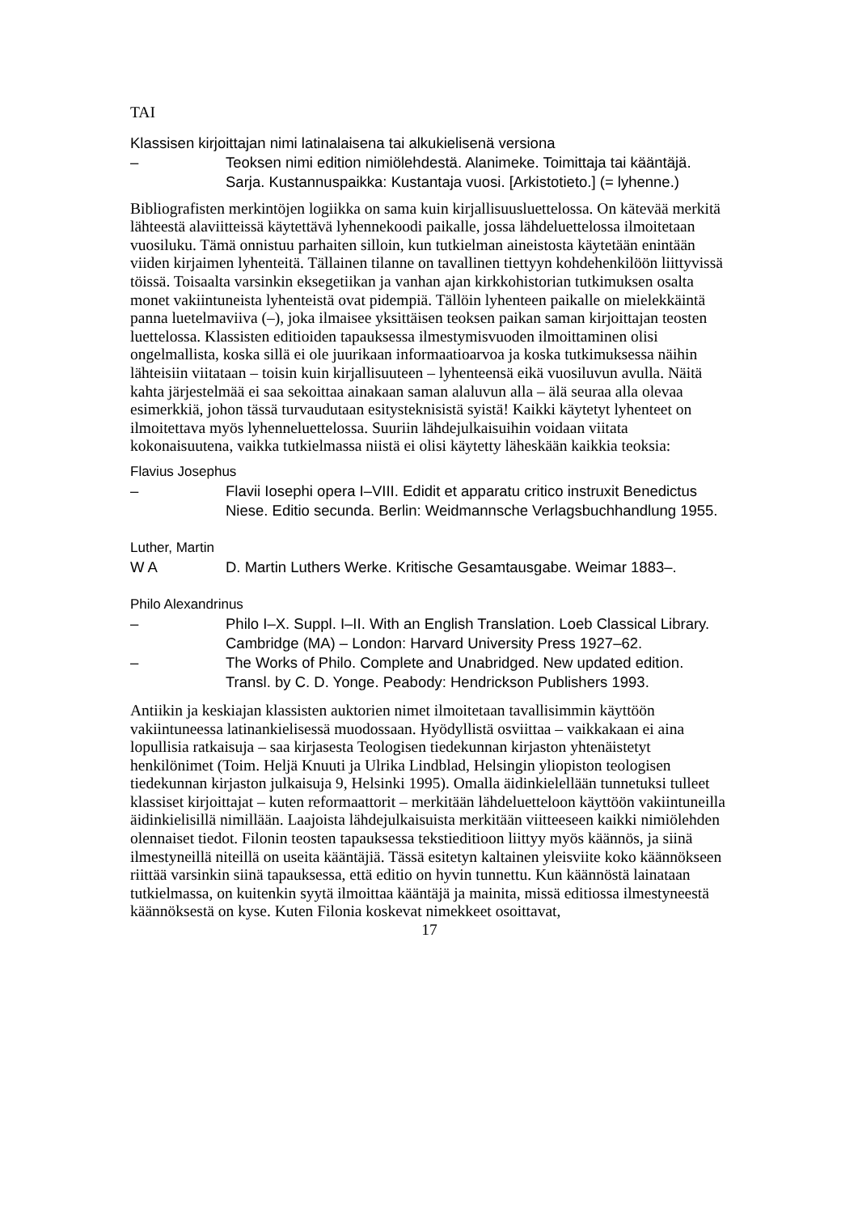TAI
Klassisen kirjoittajan nimi latinalaisena tai alkukielisenä versiona
– Teoksen nimi edition nimiölehdestä. Alanimeke. Toimittaja tai kääntäjä. Sarja. Kustannuspaikka: Kustantaja vuosi. [Arkistotieto.] (= lyhenne.)
Bibliografisten merkintöjen logiikka on sama kuin kirjallisuusluettelossa. On kätevää merkitä lähteestä alaviitteissä käytettävä lyhennekoodi paikalle, jossa lähdeluettelossa ilmoitetaan vuosiluku. Tämä onnistuu parhaiten silloin, kun tutkielman aineistosta käytetään enintään viiden kirjaimen lyhenteitä. Tällainen tilanne on tavallinen tiettyyn kohdehenkilöön liittyvissä töissä. Toisaalta varsinkin eksegetiikan ja vanhan ajan kirkkohistorian tutkimuksen osalta monet vakiintuneista lyhenteistä ovat pidempiä. Tällöin lyhenteen paikalle on mielekkäintä panna luetelmaviiva (–), joka ilmaisee yksittäisen teoksen paikan saman kirjoittajan teosten luettelossa. Klassisten editioiden tapauksessa ilmestymisvuoden ilmoittaminen olisi ongelmallista, koska sillä ei ole juurikaan informaatioarvoa ja koska tutkimuksessa näihin lähteisiin viitataan – toisin kuin kirjallisuuteen – lyhenteensä eikä vuosiluvun avulla. Näitä kahta järjestelmää ei saa sekoittaa ainakaan saman alaluvun alla – älä seuraa alla olevaa esimerkkiä, johon tässä turvaudutaan esitysteknisistä syistä! Kaikki käytetyt lyhenteet on ilmoitettava myös lyhenneluettelossa. Suuriin lähdejulkaisuihin voidaan viitata kokonaisuutena, vaikka tutkielmassa niistä ei olisi käytetty läheskään kaikkia teoksia:
Flavius Josephus
– Flavii Iosephi opera I–VIII. Edidit et apparatu critico instruxit Benedictus Niese. Editio secunda. Berlin: Weidmannsche Verlagsbuchhandlung 1955.
Luther, Martin
W A D. Martin Luthers Werke. Kritische Gesamtausgabe. Weimar 1883–.
Philo Alexandrinus
– Philo I–X. Suppl. I–II. With an English Translation. Loeb Classical Library. Cambridge (MA) – London: Harvard University Press 1927–62.
– The Works of Philo. Complete and Unabridged. New updated edition. Transl. by C. D. Yonge. Peabody: Hendrickson Publishers 1993.
Antiikin ja keskiajan klassisten auktorien nimet ilmoitetaan tavallisimmin käyttöön vakiintuneessa latinankielisessä muodossaan. Hyödyllistä osviittaa – vaikkakaan ei aina lopullisia ratkaisuja – saa kirjasesta Teologisen tiedekunnan kirjaston yhtenäistetyt henkilönimet (Toim. Heljä Knuuti ja Ulrika Lindblad, Helsingin yliopiston teologisen tiedekunnan kirjaston julkaisuja 9, Helsinki 1995). Omalla äidinkielellään tunnetuksi tulleet klassiset kirjoittajat – kuten reformaattorit – merkitään lähdeluetteloon käyttöön vakiintuneilla äidinkielisillä nimillään. Laajoista lähdejulkaisuista merkitään viitteeseen kaikki nimiölehden olennaiset tiedot. Filonin teosten tapauksessa tekstieditioon liittyy myös käännös, ja siinä ilmestyneillä niteillä on useita kääntäjiä. Tässä esitetyn kaltainen yleisviite koko käännökseen riittää varsinkin siinä tapauksessa, että editio on hyvin tunnettu. Kun käännöstä lainataan tutkielmassa, on kuitenkin syytä ilmoittaa kääntäjä ja mainita, missä editiossa ilmestyneestä käännöksestä on kyse. Kuten Filonia koskevat nimekkeet osoittavat,
17